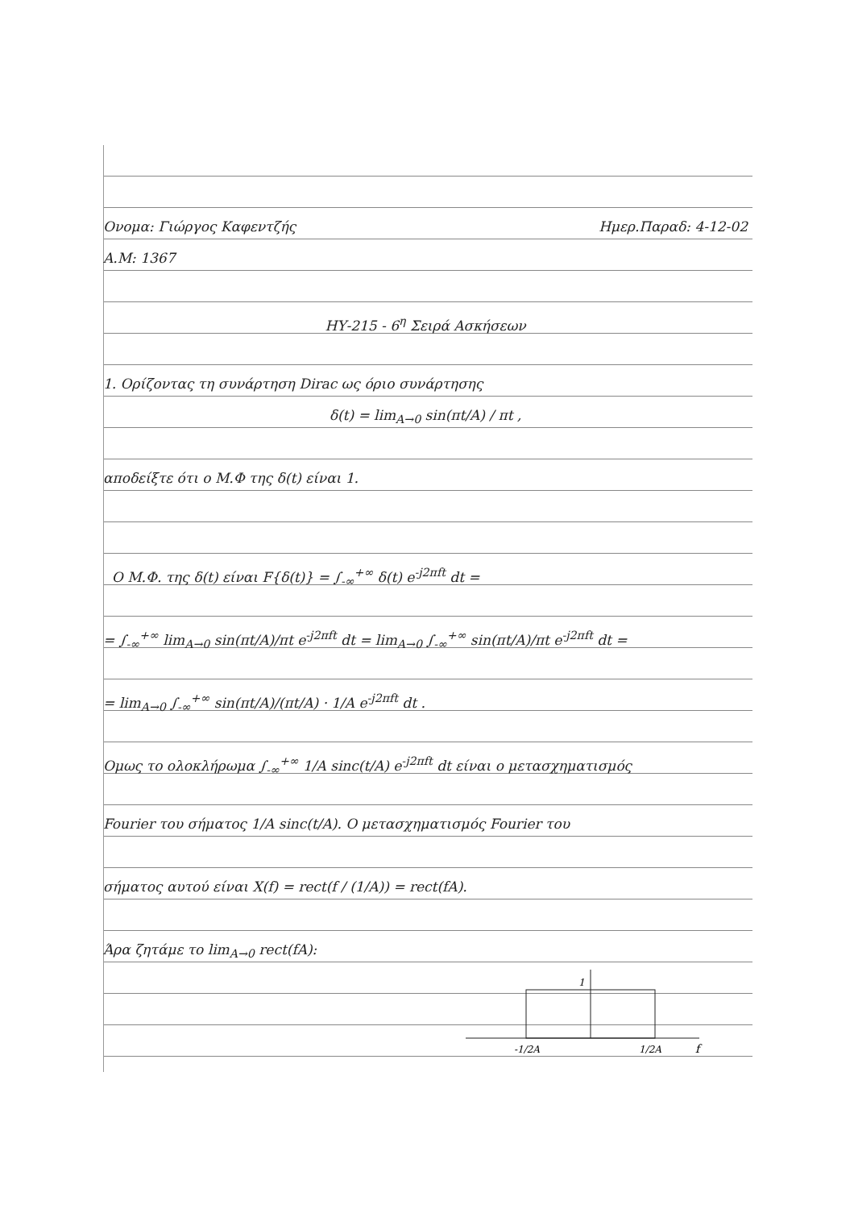Ονομα: Γιώργος Καφεντζής Ημερ.Παραδ: 4-12-02
Α.Μ: 1367
ΗΥ-215 - 6<sup>η</sup> Σειρά Ασκήσεων
1. Ορίζοντας τη συνάρτηση Dirac ως όριο συνάρτησης
δ(t) = lim<sub>A→0</sub> sin(πt/A) / πt ,
αποδείξτε ότι ο Μ.Φ της δ(t) είναι 1.
Ο Μ.Φ. της δ(t) είναι F{δ(t)} = ∫<sub>-∞</sub><sup>+∞</sup> δ(t) e<sup>-j2πft</sup> dt =
= ∫<sub>-∞</sub><sup>+∞</sup> lim<sub>A→0</sub> sin(πt/A)/πt e<sup>-j2πft</sup> dt = lim<sub>A→0</sub> ∫<sub>-∞</sub><sup>+∞</sup> sin(πt/A)/πt e<sup>-j2πft</sup> dt =
= lim<sub>A→0</sub> ∫<sub>-∞</sub><sup>+∞</sup> sin(πt/A)/(πt/A) · 1/A e<sup>-j2πft</sup> dt .
Ομως το ολοκλήρωμα ∫<sub>-∞</sub><sup>+∞</sup> 1/A sinc(t/A) e<sup>-j2πft</sup> dt είναι ο μετασχηματισμός
Fourier του σήματος 1/A sinc(t/A). Ο μετασχηματισμός Fourier του
σήματος αυτού είναι X(f) = rect(f / (1/A)) = rect(fA).
Άρα ζητάμε το lim<sub>A→0</sub> rect(fA):
1
-1/2A
1/2A
f